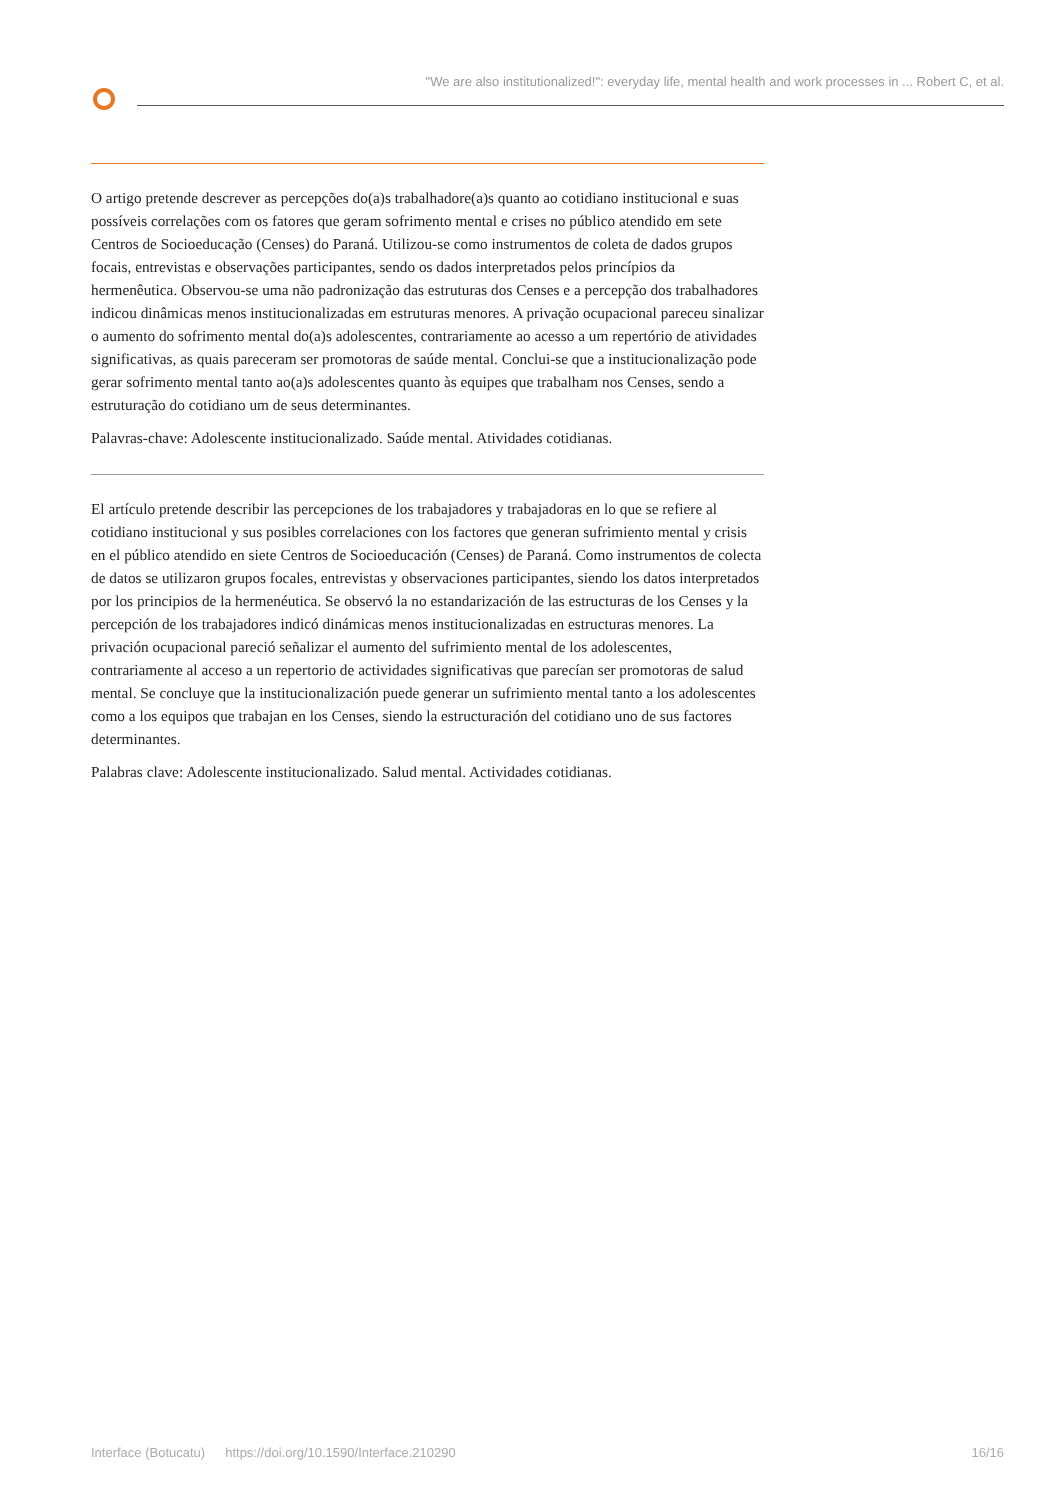"We are also institutionalized!": everyday life, mental health and work processes in ... Robert C, et al.
O artigo pretende descrever as percepções do(a)s trabalhadore(a)s quanto ao cotidiano institucional e suas possíveis correlações com os fatores que geram sofrimento mental e crises no público atendido em sete Centros de Socioeducação (Censes) do Paraná. Utilizou-se como instrumentos de coleta de dados grupos focais, entrevistas e observações participantes, sendo os dados interpretados pelos princípios da hermenêutica. Observou-se uma não padronização das estruturas dos Censes e a percepção dos trabalhadores indicou dinâmicas menos institucionalizadas em estruturas menores. A privação ocupacional pareceu sinalizar o aumento do sofrimento mental do(a)s adolescentes, contrariamente ao acesso a um repertório de atividades significativas, as quais pareceram ser promotoras de saúde mental. Conclui-se que a institucionalização pode gerar sofrimento mental tanto ao(a)s adolescentes quanto às equipes que trabalham nos Censes, sendo a estruturação do cotidiano um de seus determinantes.
Palavras-chave: Adolescente institucionalizado. Saúde mental. Atividades cotidianas.
El artículo pretende describir las percepciones de los trabajadores y trabajadoras en lo que se refiere al cotidiano institucional y sus posibles correlaciones con los factores que generan sufrimiento mental y crisis en el público atendido en siete Centros de Socioeducación (Censes) de Paraná. Como instrumentos de colecta de datos se utilizaron grupos focales, entrevistas y observaciones participantes, siendo los datos interpretados por los principios de la hermenéutica. Se observó la no estandarización de las estructuras de los Censes y la percepción de los trabajadores indicó dinámicas menos institucionalizadas en estructuras menores. La privación ocupacional pareció señalizar el aumento del sufrimiento mental de los adolescentes, contrariamente al acceso a un repertorio de actividades significativas que parecían ser promotoras de salud mental. Se concluye que la institucionalización puede generar un sufrimiento mental tanto a los adolescentes como a los equipos que trabajan en los Censes, siendo la estructuración del cotidiano uno de sus factores determinantes.
Palabras clave: Adolescente institucionalizado. Salud mental. Actividades cotidianas.
Interface (Botucatu) https://doi.org/10.1590/Interface.210290 16/16